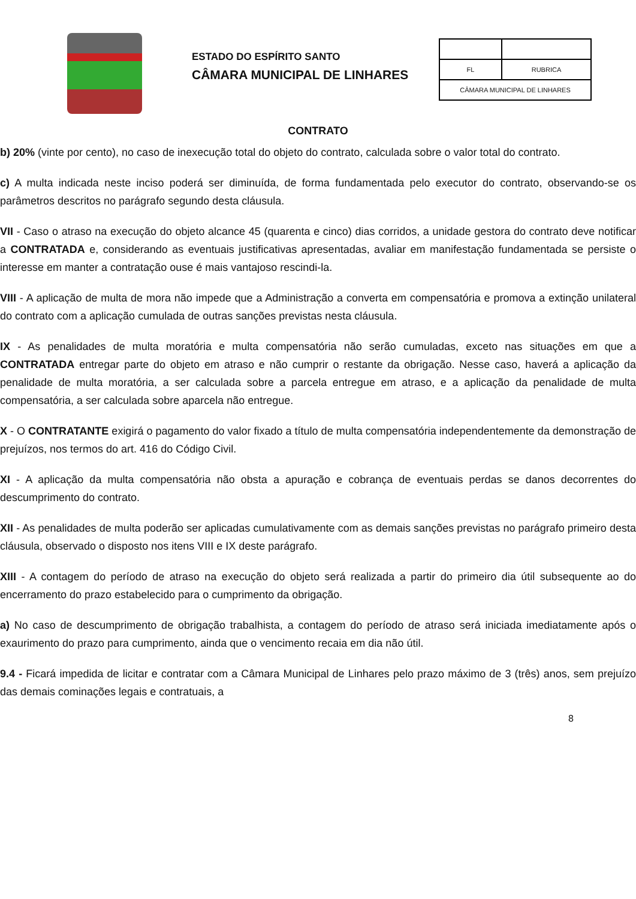ESTADO DO ESPÍRITO SANTO
CÂMARA MUNICIPAL DE LINHARES
| FL | RUBRICA |
| CÂMARA MUNICIPAL DE LINHARES | |
CONTRATO
b) 20% (vinte por cento), no caso de inexecução total do objeto do contrato, calculada sobre o valor total do contrato.
c) A multa indicada neste inciso poderá ser diminuída, de forma fundamentada pelo executor do contrato, observando-se os parâmetros descritos no parágrafo segundo desta cláusula.
VII - Caso o atraso na execução do objeto alcance 45 (quarenta e cinco) dias corridos, a unidade gestora do contrato deve notificar a CONTRATADA e, considerando as eventuais justificativas apresentadas, avaliar em manifestação fundamentada se persiste o interesse em manter a contratação ouse é mais vantajoso rescindi-la.
VIII - A aplicação de multa de mora não impede que a Administração a converta em compensatória e promova a extinção unilateral do contrato com a aplicação cumulada de outras sanções previstas nesta cláusula.
IX - As penalidades de multa moratória e multa compensatória não serão cumuladas, exceto nas situações em que a CONTRATADA entregar parte do objeto em atraso e não cumprir o restante da obrigação. Nesse caso, haverá a aplicação da penalidade de multa moratória, a ser calculada sobre a parcela entregue em atraso, e a aplicação da penalidade de multa compensatória, a ser calculada sobre aparcela não entregue.
X - O CONTRATANTE exigirá o pagamento do valor fixado a título de multa compensatória independentemente da demonstração de prejuízos, nos termos do art. 416 do Código Civil.
XI - A aplicação da multa compensatória não obsta a apuração e cobrança de eventuais perdas se danos decorrentes do descumprimento do contrato.
XII - As penalidades de multa poderão ser aplicadas cumulativamente com as demais sanções previstas no parágrafo primeiro desta cláusula, observado o disposto nos itens VIII e IX deste parágrafo.
XIII - A contagem do período de atraso na execução do objeto será realizada a partir do primeiro dia útil subsequente ao do encerramento do prazo estabelecido para o cumprimento da obrigação.
a) No caso de descumprimento de obrigação trabalhista, a contagem do período de atraso será iniciada imediatamente após o exaurimento do prazo para cumprimento, ainda que o vencimento recaia em dia não útil.
9.4 - Ficará impedida de licitar e contratar com a Câmara Municipal de Linhares pelo prazo máximo de 3 (três) anos, sem prejuízo das demais cominações legais e contratuais, a
8